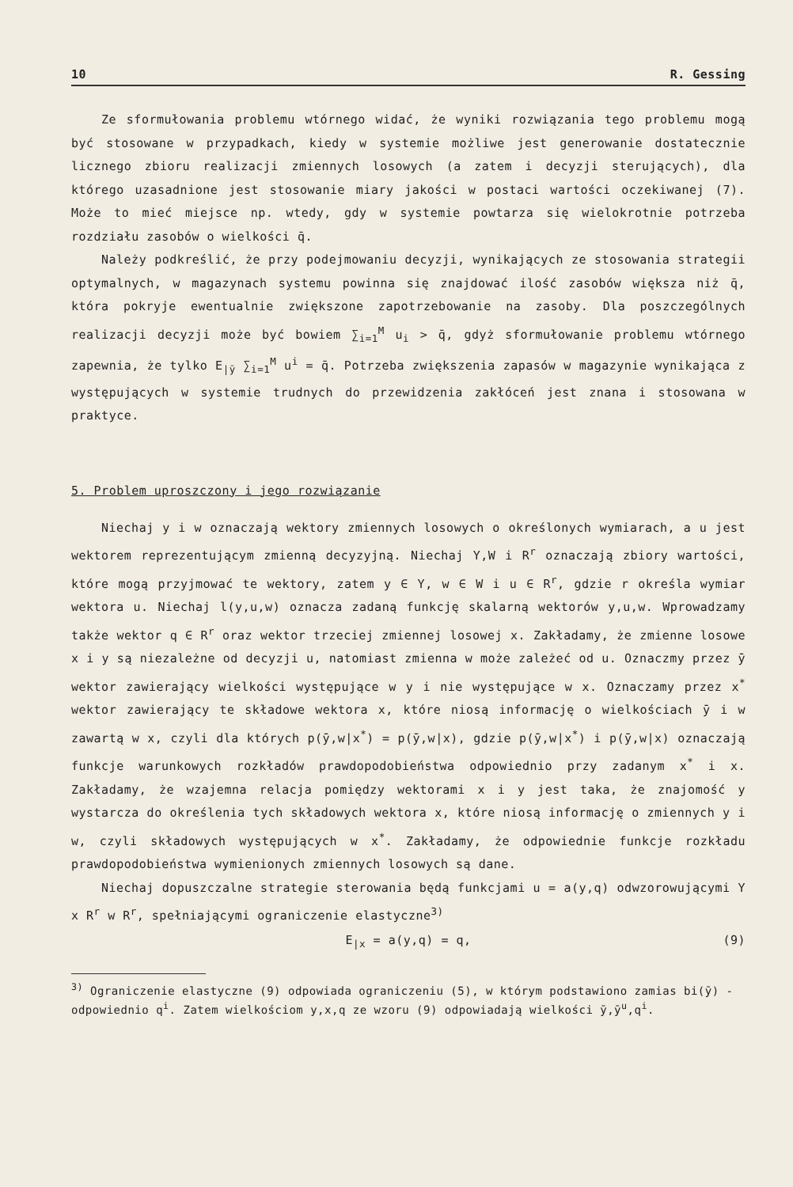10 R. Gessing
Ze sformułowania problemu wtórnego widać, że wyniki rozwiązania tego problemu mogą być stosowane w przypadkach, kiedy w systemie możliwe jest generowanie dostatecznie licznego zbioru realizacji zmiennych losowych (a zatem i decyzji sterujących), dla którego uzasadnione jest stosowanie miary jakości w postaci wartości oczekiwanej (7). Może to mieć miejsce np. wtedy, gdy w systemie powtarza się wielokrotnie potrzeba rozdziału zasobów o wielkości q̄.
Należy podkreślić, że przy podejmowaniu decyzji, wynikających ze stosowania strategii optymalnych, w magazynach systemu powinna się znajdować ilość zasobów większa niż q̄, która pokryje ewentualnie zwiększone zapotrzebowanie na zasoby. Dla poszczególnych realizacji decyzji może być bowiem ∑<sub>i=1</sub><sup>M</sup> u<sub>i</sub> > q̄, gdyż sformułowanie problemu wtórnego zapewnia, że tylko E<sub>|ȳ</sub> ∑<sub>i=1</sub><sup>M</sup> u<sup>i</sup> = q̄. Potrzeba zwiększenia zapasów w magazynie wynikająca z występujących w systemie trudnych do przewidzenia zakłóceń jest znana i stosowana w praktyce.
5. Problem uproszczony i jego rozwiązanie
Niechaj y i w oznaczają wektory zmiennych losowych o określonych wymiarach, a u jest wektorem reprezentującym zmienną decyzyjną. Niechaj Y,W i R<sup>r</sup> oznaczają zbiory wartości, które mogą przyjmować te wektory, zatem y ∈ Y, w ∈ W i u ∈ R<sup>r</sup>, gdzie r określa wymiar wektora u. Niechaj l(y,u,w) oznacza zadaną funkcję skalarną wektorów y,u,w. Wprowadzamy także wektor q ∈ R<sup>r</sup> oraz wektor trzeciej zmiennej losowej x. Zakładamy, że zmienne losowe x i y są niezależne od decyzji u, natomiast zmienna w może zależeć od u. Oznaczmy przez ȳ wektor zawierający wielkości występujące w y i nie występujące w x. Oznaczamy przez x<sup>*</sup> wektor zawierający te składowe wektora x, które niosą informację o wielkościach ȳ i w zawartą w x, czyli dla których p(ȳ,w|x<sup>*</sup>) = p(ȳ,w|x), gdzie p(ȳ,w|x<sup>*</sup>) i p(ȳ,w|x) oznaczają funkcje warunkowych rozkładów prawdopodobieństwa odpowiednio przy zadanym x<sup>*</sup> i x. Zakładamy, że wzajemna relacja pomiędzy wektorami x i y jest taka, że znajomość y wystarcza do określenia tych składowych wektora x, które niosą informację o zmiennych y i w, czyli składowych występujących w x<sup>*</sup>. Zakładamy, że odpowiednie funkcje rozkładu prawdopodobieństwa wymienionych zmiennych losowych są dane.
Niechaj dopuszczalne strategie sterowania będą funkcjami u = a(y,q) odwzorowującymi Y x R<sup>r</sup> w R<sup>r</sup>, spełniającymi ograniczenie elastyczne<sup>3)</sup>
E<sub>|x</sub> = a(y,q) = q, (9)
<sup>3)</sup> Ograniczenie elastyczne (9) odpowiada ograniczeniu (5), w którym podstawiono zamias bi(ȳ) - odpowiednio q<sup>i</sup>. Zatem wielkościom y,x,q ze wzoru (9) odpowiadają wielkości ȳ,ȳ<sup>u</sup>,q<sup>i</sup>.